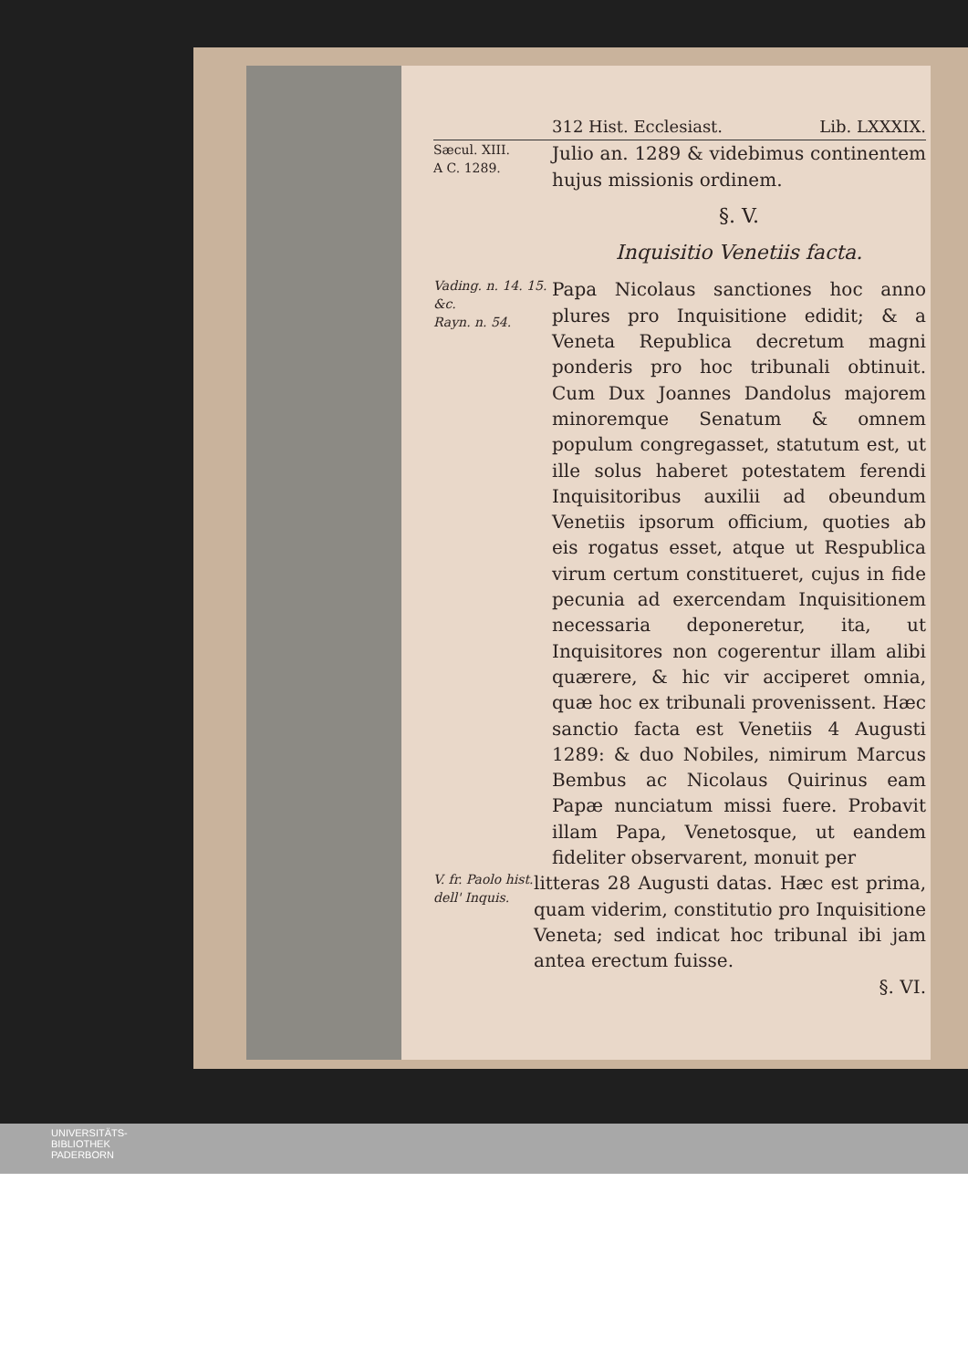312 Hist. Ecclesiast. Lib. LXXXIX.
Sæcul. XIII.
A C. 1289.
Julio an. 1289 & videbimus continentem hujus missionis ordinem.
§. V.
Inquisitio Venetiis facta.
Vading. n. 14. 15. &c.
Rayn. n. 54.
Papa Nicolaus sanctiones hoc anno plures pro Inquisitione edidit; & a Veneta Republica decretum magni ponderis pro hoc tribunali obtinuit. Cum Dux Joannes Dandolus majorem minoremque Senatum & omnem populum congregasset, statutum est, ut ille solus haberet potestatem ferendi Inquisitoribus auxilii ad obeundum Venetiis ipsorum officium, quoties ab eis rogatus esset, atque ut Respublica virum certum constitueret, cujus in fide pecunia ad exercendam Inquisitionem necessaria deponeretur, ita, ut Inquisitores non cogerentur illam alibi quærere, & hic vir acciperet omnia, quæ hoc ex tribunali provenissent. Hæc sanctio facta est Venetiis 4 Augusti 1289: & duo Nobiles, nimirum Marcus Bembus ac Nicolaus Quirinus eam Papæ nunciatum missi fuere. Probavit illam Papa, Venetosque, ut eandem fideliter observarent, monuit per
V. fr. Paolo hist. dell' Inquis.
litteras 28 Augusti datas. Hæc est prima, quam viderim, constitutio pro Inquisitione Veneta; sed indicat hoc tribunal ibi jam antea erectum fuisse.
§. VI.
UNIVERSITÄTS-
BIBLIOTHEK
PADERBORN